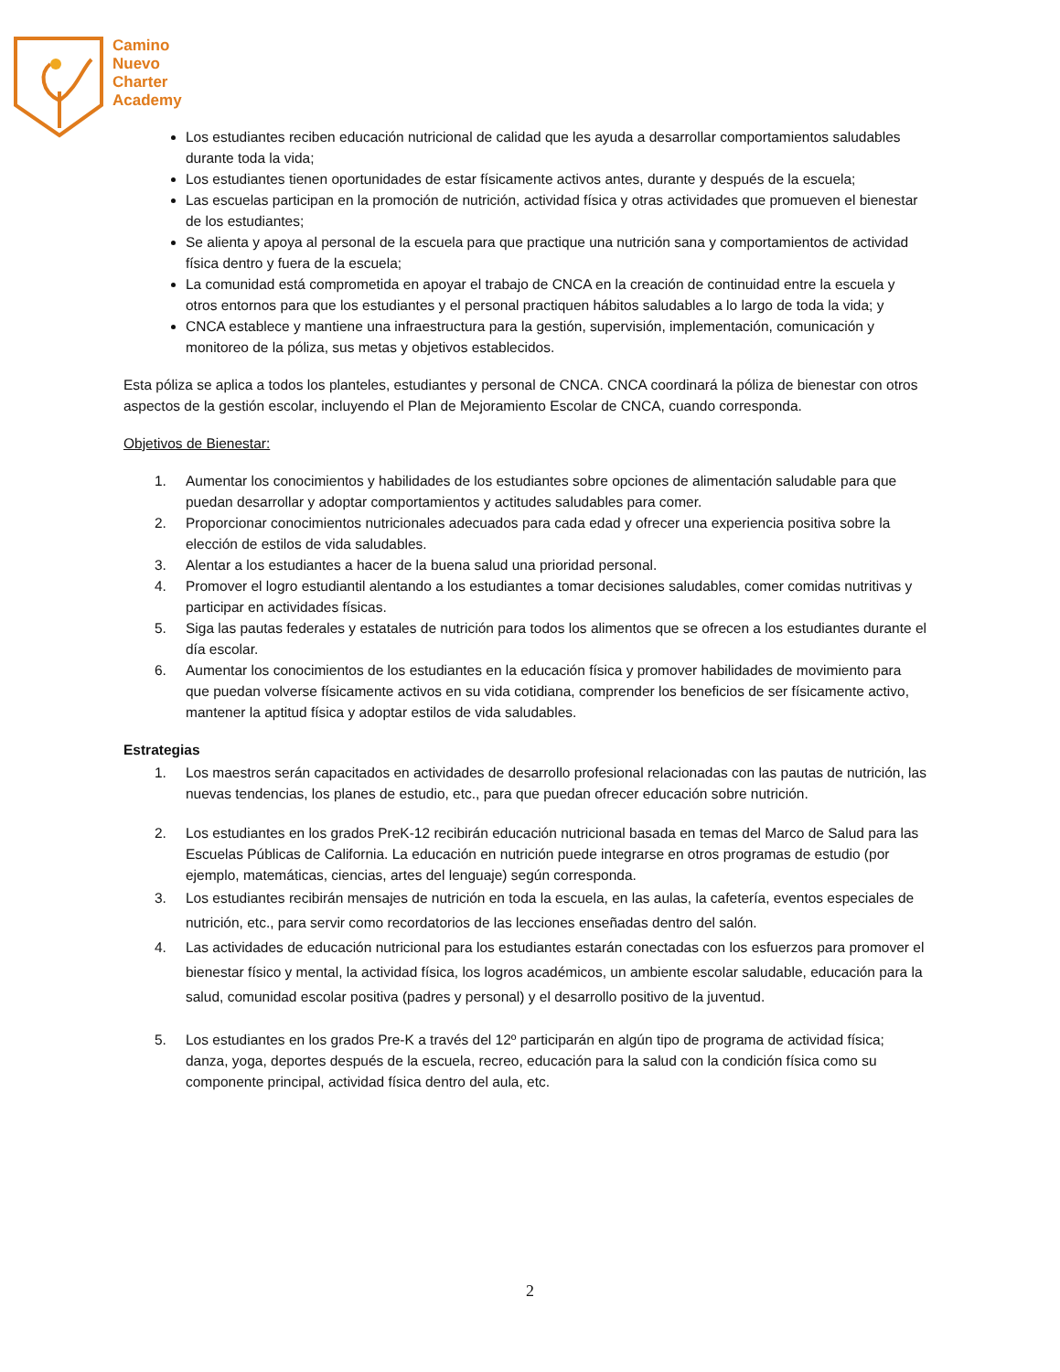Camino
Nuevo
Charter
Academy
Los estudiantes reciben educación nutricional de calidad que les ayuda a desarrollar comportamientos saludables durante toda la vida;
Los estudiantes tienen oportunidades de estar físicamente activos antes, durante y después de la escuela;
Las escuelas participan en la promoción de nutrición, actividad física y otras actividades que promueven el bienestar de los estudiantes;
Se alienta y apoya al personal de la escuela para que practique una nutrición sana y comportamientos de actividad física dentro y fuera de la escuela;
La comunidad está comprometida en apoyar el trabajo de CNCA en la creación de continuidad entre la escuela y otros entornos para que los estudiantes y el personal practiquen hábitos saludables a lo largo de toda la vida; y
CNCA establece y mantiene una infraestructura para la gestión, supervisión, implementación, comunicación y monitoreo de la póliza, sus metas y objetivos establecidos.
Esta póliza se aplica a todos los planteles, estudiantes y personal de CNCA. CNCA coordinará la póliza de bienestar con otros aspectos de la gestión escolar, incluyendo el Plan de Mejoramiento Escolar de CNCA, cuando corresponda.
Objetivos de Bienestar:
1. Aumentar los conocimientos y habilidades de los estudiantes sobre opciones de alimentación saludable para que puedan desarrollar y adoptar comportamientos y actitudes saludables para comer.
2. Proporcionar conocimientos nutricionales adecuados para cada edad y ofrecer una experiencia positiva sobre la elección de estilos de vida saludables.
3. Alentar a los estudiantes a hacer de la buena salud una prioridad personal.
4. Promover el logro estudiantil alentando a los estudiantes a tomar decisiones saludables, comer comidas nutritivas y participar en actividades físicas.
5. Siga las pautas federales y estatales de nutrición para todos los alimentos que se ofrecen a los estudiantes durante el día escolar.
6. Aumentar los conocimientos de los estudiantes en la educación física y promover habilidades de movimiento para que puedan volverse físicamente activos en su vida cotidiana, comprender los beneficios de ser físicamente activo, mantener la aptitud física y adoptar estilos de vida saludables.
Estrategias
1. Los maestros serán capacitados en actividades de desarrollo profesional relacionadas con las pautas de nutrición, las nuevas tendencias, los planes de estudio, etc., para que puedan ofrecer educación sobre nutrición.
2. Los estudiantes en los grados PreK-12 recibirán educación nutricional basada en temas del Marco de Salud para las Escuelas Públicas de California. La educación en nutrición puede integrarse en otros programas de estudio (por ejemplo, matemáticas, ciencias, artes del lenguaje) según corresponda.
3. Los estudiantes recibirán mensajes de nutrición en toda la escuela, en las aulas, la cafetería, eventos especiales de nutrición, etc., para servir como recordatorios de las lecciones enseñadas dentro del salón.
4. Las actividades de educación nutricional para los estudiantes estarán conectadas con los esfuerzos para promover el bienestar físico y mental, la actividad física, los logros académicos, un ambiente escolar saludable, educación para la salud, comunidad escolar positiva (padres y personal) y el desarrollo positivo de la juventud.
5. Los estudiantes en los grados Pre-K a través del 12º participarán en algún tipo de programa de actividad física; danza, yoga, deportes después de la escuela, recreo, educación para la salud con la condición física como su componente principal, actividad física dentro del aula, etc.
2